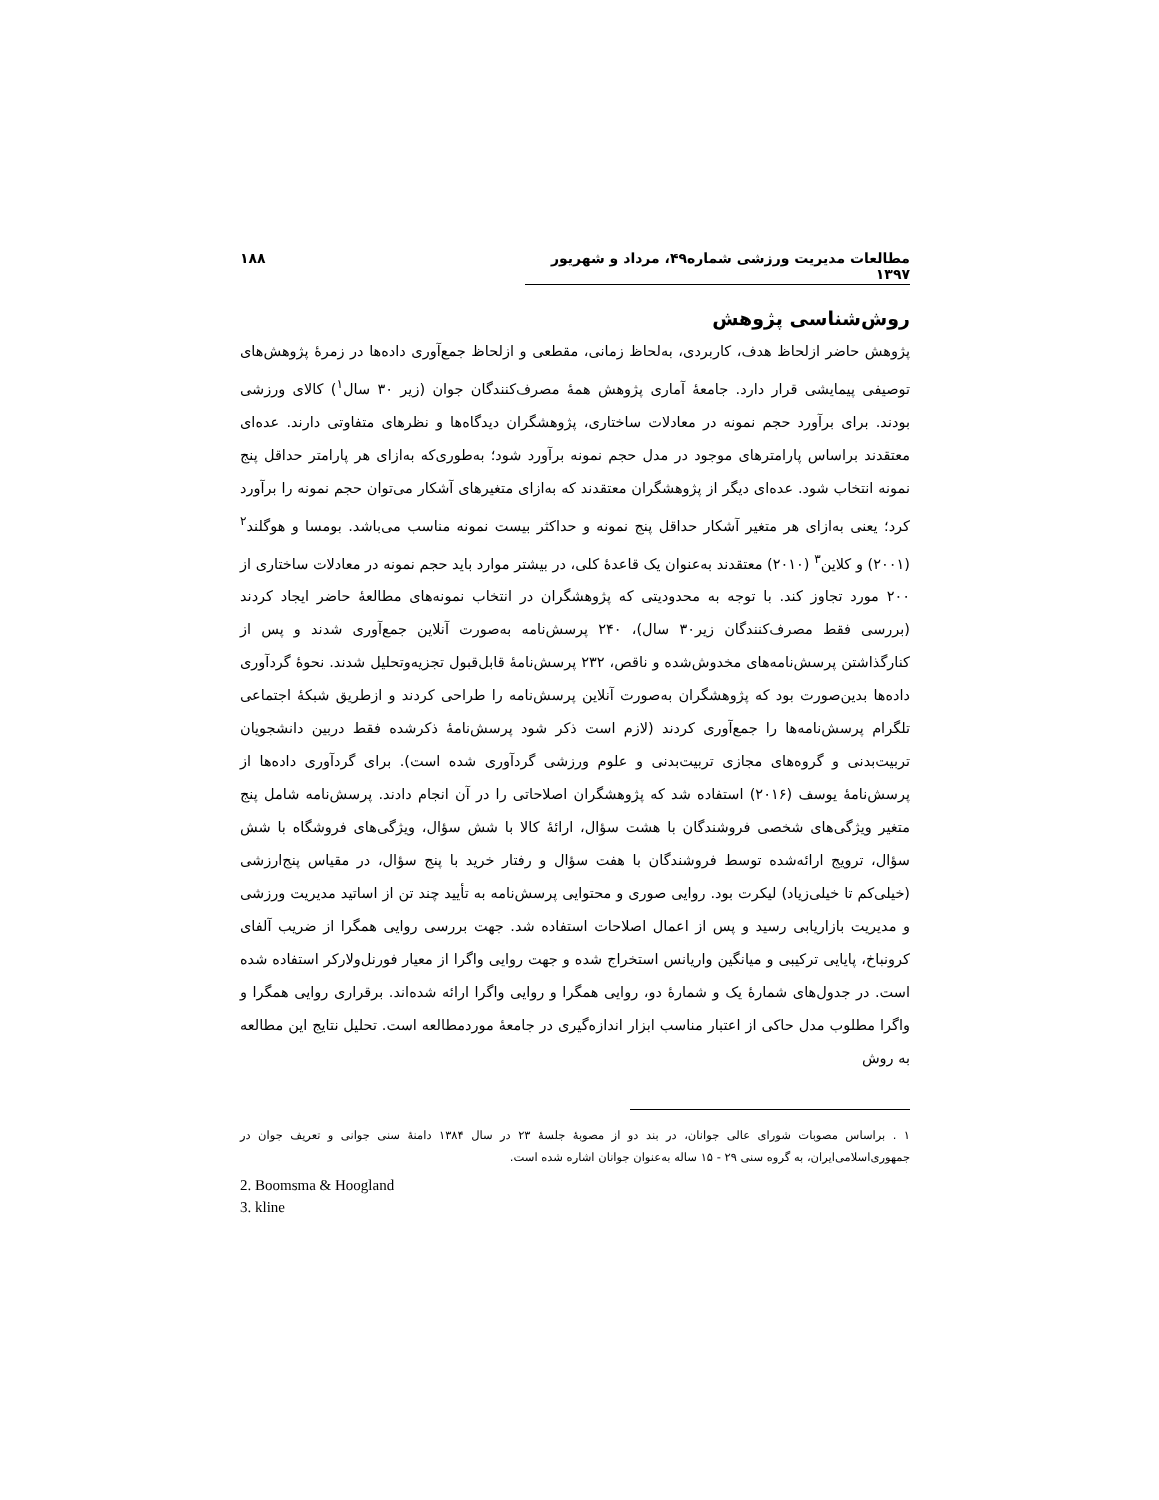مطالعات مدیریت ورزشی شماره۴۹، مرداد و شهریور ۱۳۹۷ ۱۸۸
روش‌شناسی پژوهش
پژوهش حاضر ازلحاظ هدف، کاربردی، به‌لحاظ زمانی، مقطعی و ازلحاظ جمع‌آوری داده‌ها در زمرۀ پژوهش‌های توصیفی پیمایشی قرار دارد. جامعۀ آماری پژوهش همۀ مصرف‌کنندگان جوان (زیر ۳۰ سال<sup>۱</sup>) کالای ورزشی بودند. برای برآورد حجم نمونه در معادلات ساختاری، پژوهشگران دیدگاه‌ها و نظرهای متفاوتی دارند. عده‌ای معتقدند براساس پارامترهای موجود در مدل حجم نمونه برآورد شود؛ به‌طوری‌که به‌ازای هر پارامتر حداقل پنج نمونه انتخاب شود. عده‌ای دیگر از پژوهشگران معتقدند که به‌ازای متغیرهای آشکار می‌توان حجم نمونه را برآورد کرد؛ یعنی به‌ازای هر متغیر آشکار حداقل پنج نمونه و حداکثر بیست نمونه مناسب می‌باشد. بومسا و هوگلند<sup>۲</sup> (۲۰۰۱) و کلاین<sup>۳</sup> (۲۰۱۰) معتقدند به‌عنوان یک قاعدۀ کلی، در بیشتر موارد باید حجم نمونه در معادلات ساختاری از ۲۰۰ مورد تجاوز کند. با توجه به محدودیتی که پژوهشگران در انتخاب نمونه‌های مطالعۀ حاضر ایجاد کردند (بررسی فقط مصرف‌کنندگان زیر۳۰ سال)، ۲۴۰ پرسش‌نامه به‌صورت آنلاین جمع‌آوری شدند و پس از کنارگذاشتن پرسش‌نامه‌های مخدوش‌شده و ناقص، ۲۳۲ پرسش‌نامۀ قابل‌قبول تجزیه‌وتحلیل شدند. نحوۀ گردآوری داده‌ها بدین‌صورت بود که پژوهشگران به‌صورت آنلاین پرسش‌نامه را طراحی کردند و ازطریق شبکۀ اجتماعی تلگرام پرسش‌نامه‌ها را جمع‌آوری کردند (لازم است ذکر شود پرسش‌نامۀ ذکرشده فقط دربین دانشجویان تربیت‌بدنی و گروه‌های مجازی تربیت‌بدنی و علوم ورزشی گردآوری شده است). برای گردآوری داده‌ها از پرسش‌نامۀ یوسف (۲۰۱۶) استفاده شد که پژوهشگران اصلاحاتی را در آن انجام دادند. پرسش‌نامه شامل پنج متغیر ویژگی‌های شخصی فروشندگان با هشت سؤال، ارائۀ کالا با شش سؤال، ویژگی‌های فروشگاه با شش سؤال، ترویج ارائه‌شده توسط فروشندگان با هفت سؤال و رفتار خرید با پنج سؤال، در مقیاس پنج‌ارزشی (خیلی‌کم تا خیلی‌زیاد) لیکرت بود. روایی صوری و محتوایی پرسش‌نامه به تأیید چند تن از اساتید مدیریت ورزشی و مدیریت بازاریابی رسید و پس از اعمال اصلاحات استفاده شد. جهت بررسی روایی همگرا از ضریب آلفای کرونباخ، پایایی ترکیبی و میانگین واریانس استخراج شده و جهت روایی واگرا از معیار فورنل‌ولارکر استفاده شده است. در جدول‌های شمارۀ یک و شمارۀ دو، روایی همگرا و روایی واگرا ارائه شده‌اند. برقراری روایی همگرا و واگرا مطلوب مدل حاکی از اعتبار مناسب ابزار اندازه‌گیری در جامعۀ موردمطالعه است. تحلیل نتایج این مطالعه به روش
۱ . براساس مصوبات شورای عالی جوانان، در بند دو از مصوبۀ جلسۀ ۲۳ در سال ۱۳۸۴ دامنۀ سنی جوانی و تعریف جوان در جمهوری‌اسلامی‌ایران، به گروه سنی ۲۹ - ۱۵ ساله به‌عنوان جوانان اشاره شده است.
2. Boomsma & Hoogland
3. kline